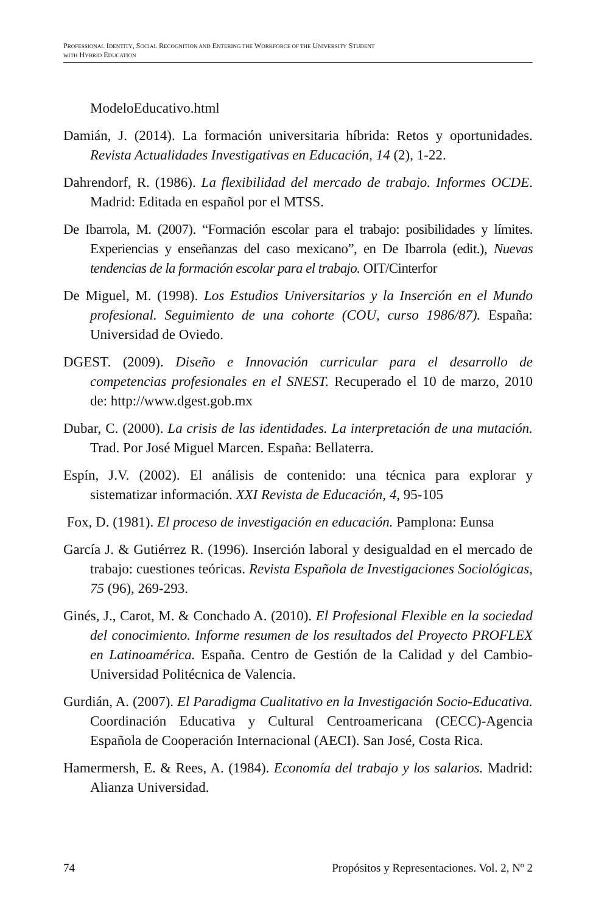PROFESSIONAL IDENTITY, SOCIAL RECOGNITION AND ENTERING THE WORKFORCE OF THE UNIVERSITY STUDENT
WITH HYBRID EDUCATION
ModeloEducativo.html
Damián, J. (2014). La formación universitaria híbrida: Retos y oportunidades. Revista Actualidades Investigativas en Educación, 14 (2), 1-22.
Dahrendorf, R. (1986). La flexibilidad del mercado de trabajo. Informes OCDE. Madrid: Editada en español por el MTSS.
De Ibarrola, M. (2007). “Formación escolar para el trabajo: posibilidades y límites. Experiencias y enseñanzas del caso mexicano”, en De Ibarrola (edit.), Nuevas tendencias de la formación escolar para el trabajo. OIT/Cinterfor
De Miguel, M. (1998). Los Estudios Universitarios y la Inserción en el Mundo profesional. Seguimiento de una cohorte (COU, curso 1986/87). España: Universidad de Oviedo.
DGEST. (2009). Diseño e Innovación curricular para el desarrollo de competencias profesionales en el SNEST. Recuperado el 10 de marzo, 2010 de: http://www.dgest.gob.mx
Dubar, C. (2000). La crisis de las identidades. La interpretación de una mutación. Trad. Por José Miguel Marcen. España: Bellaterra.
Espín, J.V. (2002). El análisis de contenido: una técnica para explorar y sistematizar información. XXI Revista de Educación, 4, 95-105
Fox, D. (1981). El proceso de investigación en educación. Pamplona: Eunsa
García J. & Gutiérrez R. (1996). Inserción laboral y desigualdad en el mercado de trabajo: cuestiones teóricas. Revista Española de Investigaciones Sociológicas, 75 (96), 269-293.
Ginés, J., Carot, M. & Conchado A. (2010). El Profesional Flexible en la sociedad del conocimiento. Informe resumen de los resultados del Proyecto PROFLEX en Latinoamérica. España. Centro de Gestión de la Calidad y del Cambio-Universidad Politécnica de Valencia.
Gurdián, A. (2007). El Paradigma Cualitativo en la Investigación Socio-Educativa. Coordinación Educativa y Cultural Centroamericana (CECC)-Agencia Española de Cooperación Internacional (AECI). San José, Costa Rica.
Hamermersh, E. & Rees, A. (1984). Economía del trabajo y los salarios. Madrid: Alianza Universidad.
74 Propósitos y Representaciones. Vol. 2, Nº 2